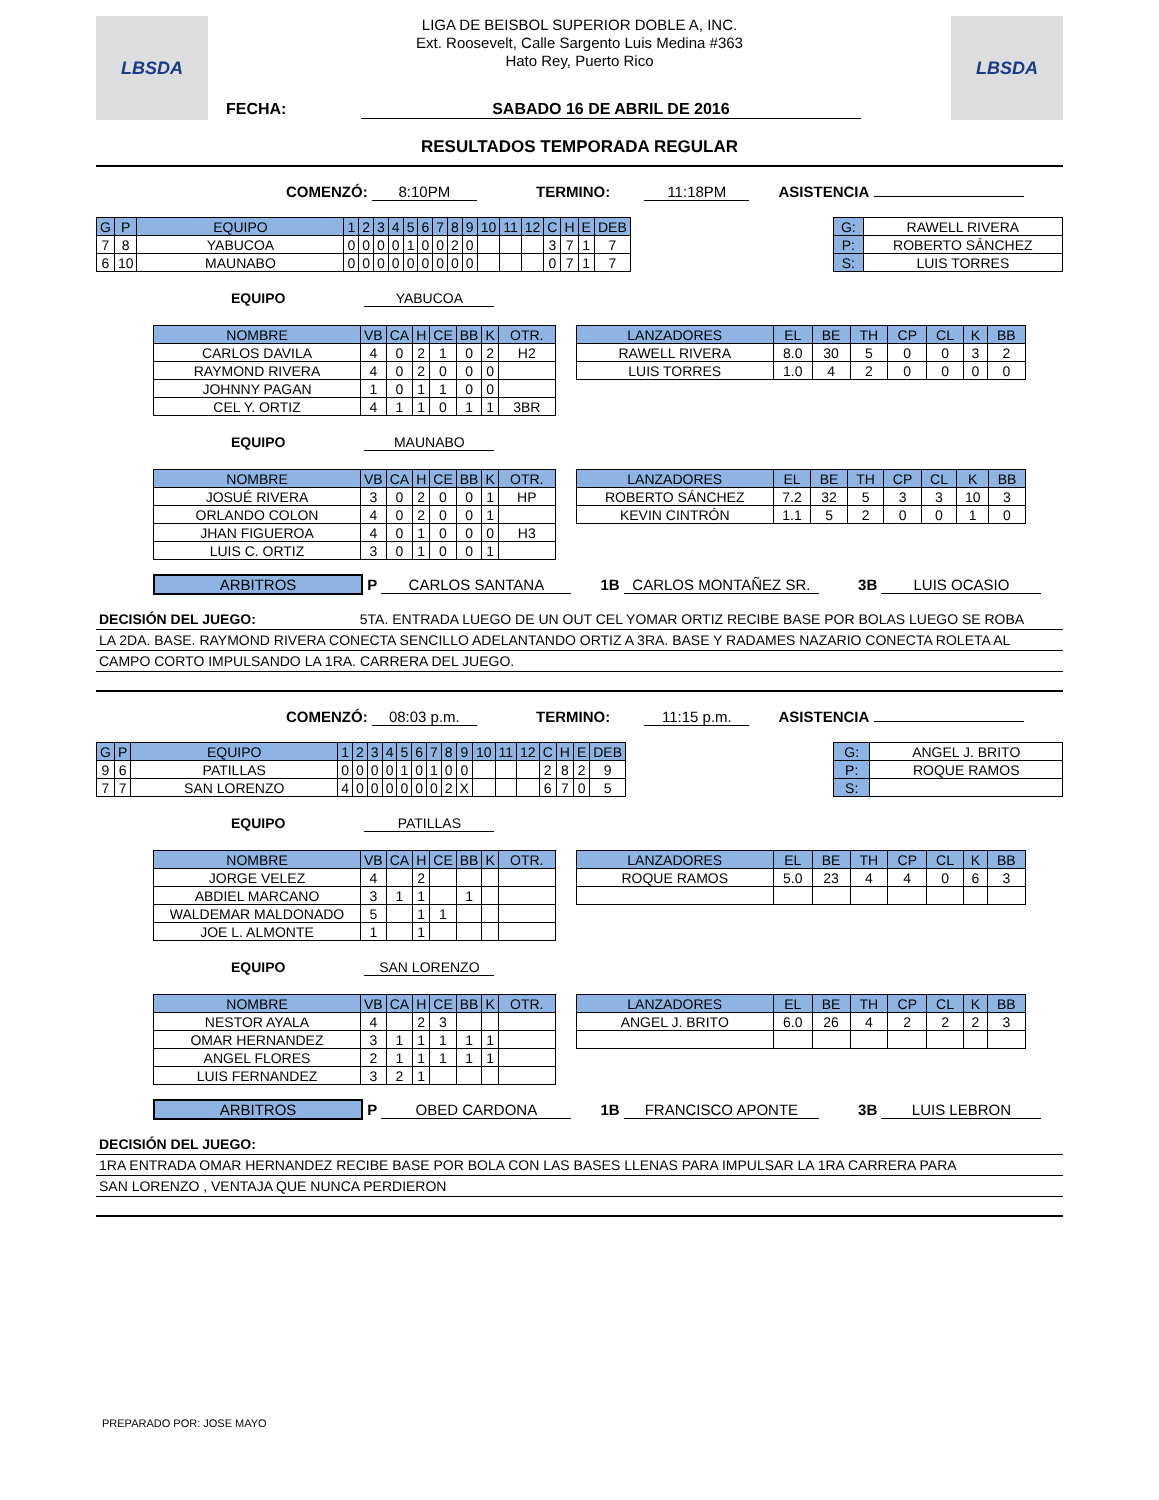LBSDA
LIGA DE BEISBOL SUPERIOR DOBLE A, INC.
Ext. Roosevelt, Calle Sargento Luis Medina #363
Hato Rey, Puerto Rico
LBSDA
FECHA: SABADO 16 DE ABRIL DE 2016
RESULTADOS TEMPORADA REGULAR
COMENZÓ: 8:10PM TERMINO: 11:18PM ASISTENCIA
| G | P | EQUIPO | 1 | 2 | 3 | 4 | 5 | 6 | 7 | 8 | 9 | 10 | 11 | 12 | C | H | E | DEB |
| --- | --- | --- | --- | --- | --- | --- | --- | --- | --- | --- | --- | --- | --- | --- | --- | --- | --- | --- |
| 7 | 8 | YABUCOA | 0 | 0 | 0 | 0 | 1 | 0 | 0 | 2 | 0 | | | | 3 | 7 | 1 | 7 |
| 6 | 10 | MAUNABO | 0 | 0 | 0 | 0 | 0 | 0 | 0 | 0 | 0 | | | | 0 | 7 | 1 | 7 |
| G: | RAWELL RIVERA |
| P: | ROBERTO SÁNCHEZ |
| S: | LUIS TORRES |
EQUIPO YABUCOA
| NOMBRE | VB | CA | H | CE | BB | K | OTR. |
| --- | --- | --- | --- | --- | --- | --- | --- |
| CARLOS DAVILA | 4 | 0 | 2 | 1 | 0 | 2 | H2 |
| RAYMOND RIVERA | 4 | 0 | 2 | 0 | 0 | 0 | |
| JOHNNY PAGAN | 1 | 0 | 1 | 1 | 0 | 0 | |
| CEL Y. ORTIZ | 4 | 1 | 1 | 0 | 1 | 1 | 3BR |
| LANZADORES | EL | BE | TH | CP | CL | K | BB |
| --- | --- | --- | --- | --- | --- | --- | --- |
| RAWELL RIVERA | 8.0 | 30 | 5 | 0 | 0 | 3 | 2 |
| LUIS TORRES | 1.0 | 4 | 2 | 0 | 0 | 0 | 0 |
EQUIPO MAUNABO
| NOMBRE | VB | CA | H | CE | BB | K | OTR. |
| --- | --- | --- | --- | --- | --- | --- | --- |
| JOSUÉ RIVERA | 3 | 0 | 2 | 0 | 0 | 1 | HP |
| ORLANDO COLON | 4 | 0 | 2 | 0 | 0 | 1 | |
| JHAN FIGUEROA | 4 | 0 | 1 | 0 | 0 | 0 | H3 |
| LUIS C. ORTIZ | 3 | 0 | 1 | 0 | 0 | 1 | |
| LANZADORES | EL | BE | TH | CP | CL | K | BB |
| --- | --- | --- | --- | --- | --- | --- | --- |
| ROBERTO SÁNCHEZ | 7.2 | 32 | 5 | 3 | 3 | 10 | 3 |
| KEVIN CINTRÓN | 1.1 | 5 | 2 | 0 | 0 | 1 | 0 |
ARBITROS P CARLOS SANTANA 1B CARLOS MONTAÑEZ SR. 3B LUIS OCASIO
DECISIÓN DEL JUEGO: 5TA. ENTRADA LUEGO DE UN OUT CEL YOMAR ORTIZ RECIBE BASE POR BOLAS LUEGO SE ROBA
LA 2DA. BASE. RAYMOND RIVERA CONECTA SENCILLO ADELANTANDO ORTIZ A 3RA. BASE Y RADAMES NAZARIO CONECTA ROLETA AL
CAMPO CORTO IMPULSANDO LA 1RA. CARRERA DEL JUEGO.
COMENZÓ: 08:03 p.m. TERMINO: 11:15 p.m. ASISTENCIA
| G | P | EQUIPO | 1 | 2 | 3 | 4 | 5 | 6 | 7 | 8 | 9 | 10 | 11 | 12 | C | H | E | DEB |
| --- | --- | --- | --- | --- | --- | --- | --- | --- | --- | --- | --- | --- | --- | --- | --- | --- | --- | --- |
| 9 | 6 | PATILLAS | 0 | 0 | 0 | 0 | 1 | 0 | 1 | 0 | 0 | | | | 2 | 8 | 2 | 9 |
| 7 | 7 | SAN LORENZO | 4 | 0 | 0 | 0 | 0 | 0 | 0 | 2 | X | | | | 6 | 7 | 0 | 5 |
| G: | ANGEL J. BRITO |
| P: | ROQUE RAMOS |
| S: | |
EQUIPO PATILLAS
| NOMBRE | VB | CA | H | CE | BB | K | OTR. |
| --- | --- | --- | --- | --- | --- | --- | --- |
| JORGE VELEZ | 4 | | 2 | | | | |
| ABDIEL MARCANO | 3 | 1 | 1 | | 1 | | |
| WALDEMAR MALDONADO | 5 | | 1 | 1 | | | |
| JOE L. ALMONTE | 1 | | 1 | | | | |
| LANZADORES | EL | BE | TH | CP | CL | K | BB |
| --- | --- | --- | --- | --- | --- | --- | --- |
| ROQUE RAMOS | 5.0 | 23 | 4 | 4 | 0 | 6 | 3 |
EQUIPO SAN LORENZO
| NOMBRE | VB | CA | H | CE | BB | K | OTR. |
| --- | --- | --- | --- | --- | --- | --- | --- |
| NESTOR AYALA | 4 | | 2 | 3 | | | |
| OMAR HERNANDEZ | 3 | 1 | 1 | 1 | 1 | 1 | |
| ANGEL FLORES | 2 | 1 | 1 | 1 | 1 | 1 | |
| LUIS FERNANDEZ | 3 | 2 | 1 | | | | |
| LANZADORES | EL | BE | TH | CP | CL | K | BB |
| --- | --- | --- | --- | --- | --- | --- | --- |
| ANGEL J. BRITO | 6.0 | 26 | 4 | 2 | 2 | 2 | 3 |
ARBITROS P OBED CARDONA 1B FRANCISCO APONTE 3B LUIS LEBRON
DECISIÓN DEL JUEGO:
1RA ENTRADA OMAR HERNANDEZ RECIBE BASE POR BOLA CON LAS BASES LLENAS PARA IMPULSAR LA 1RA CARRERA PARA
SAN LORENZO , VENTAJA QUE NUNCA PERDIERON
PREPARADO POR: JOSE MAYO